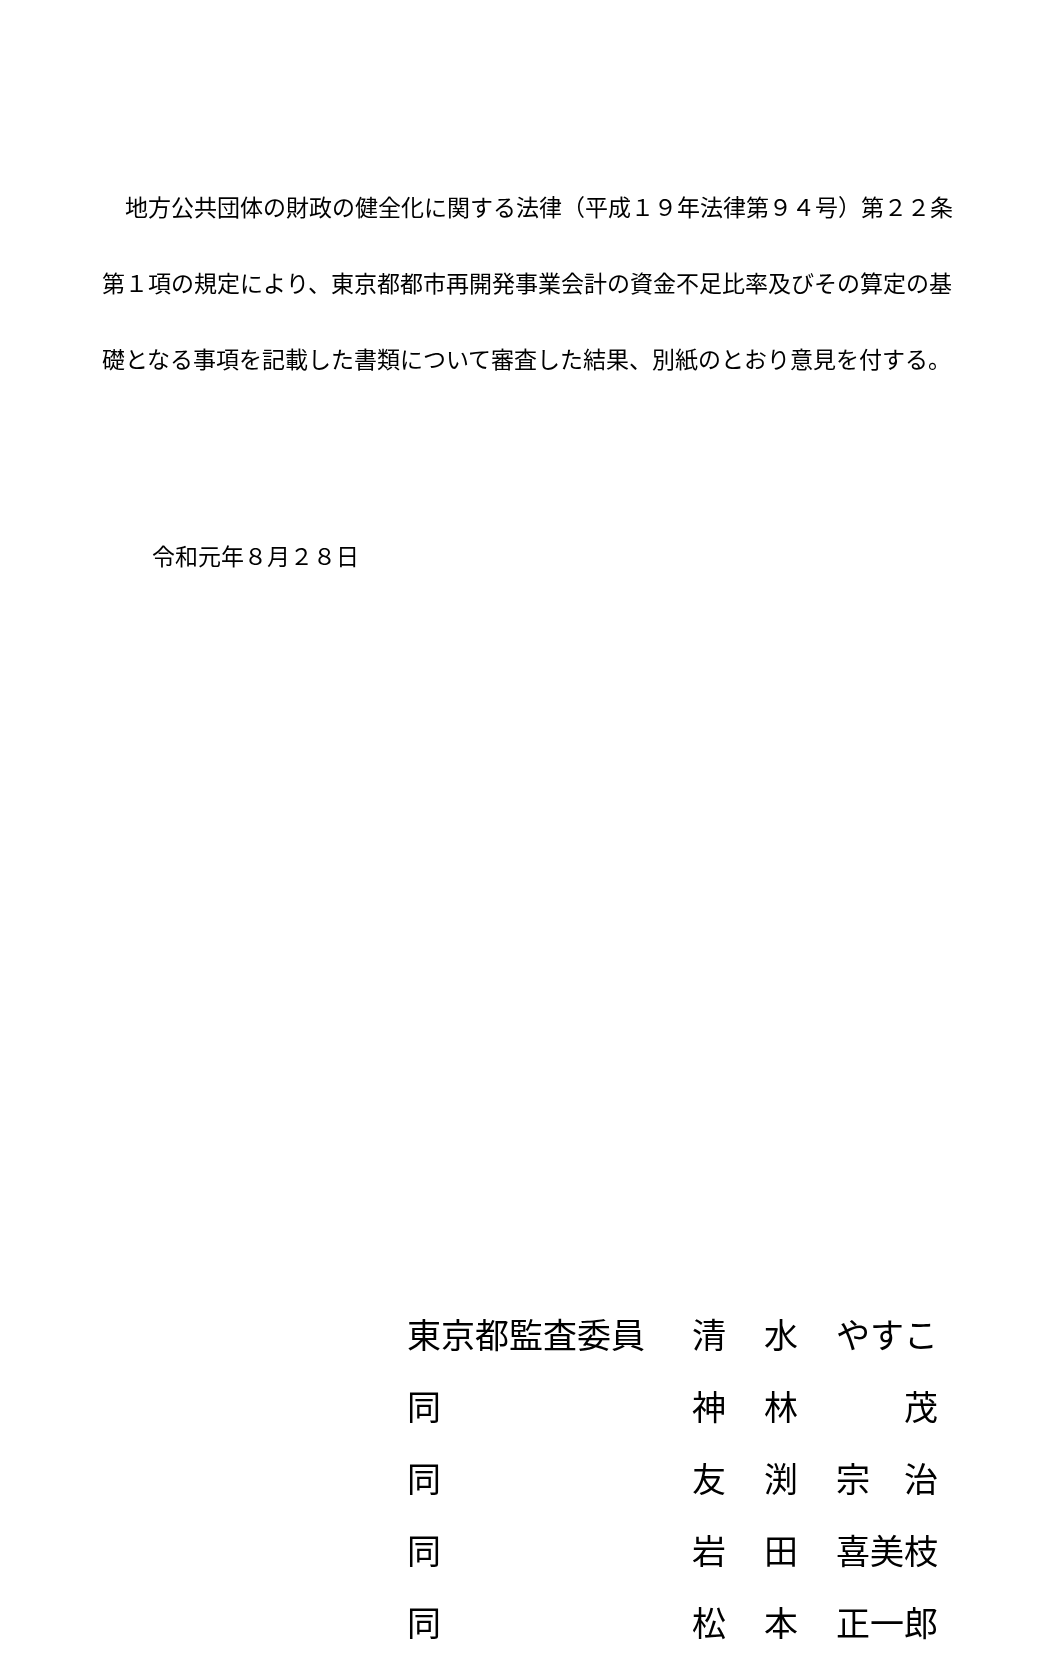地方公共団体の財政の健全化に関する法律（平成１９年法律第９４号）第２２条第１項の規定により、東京都都市再開発事業会計の資金不足比率及びその算定の基礎となる事項を記載した書類について審査した結果、別紙のとおり意見を付する。
令和元年８月２８日
| 東京都監査委員 | 清 | 水 | やすこ |
| 同 | 神 | 林 | 茂 |
| 同 | 友 | 渕 | 宗 治 |
| 同 | 岩 | 田 | 喜美枝 |
| 同 | 松 | 本 | 正一郎 |